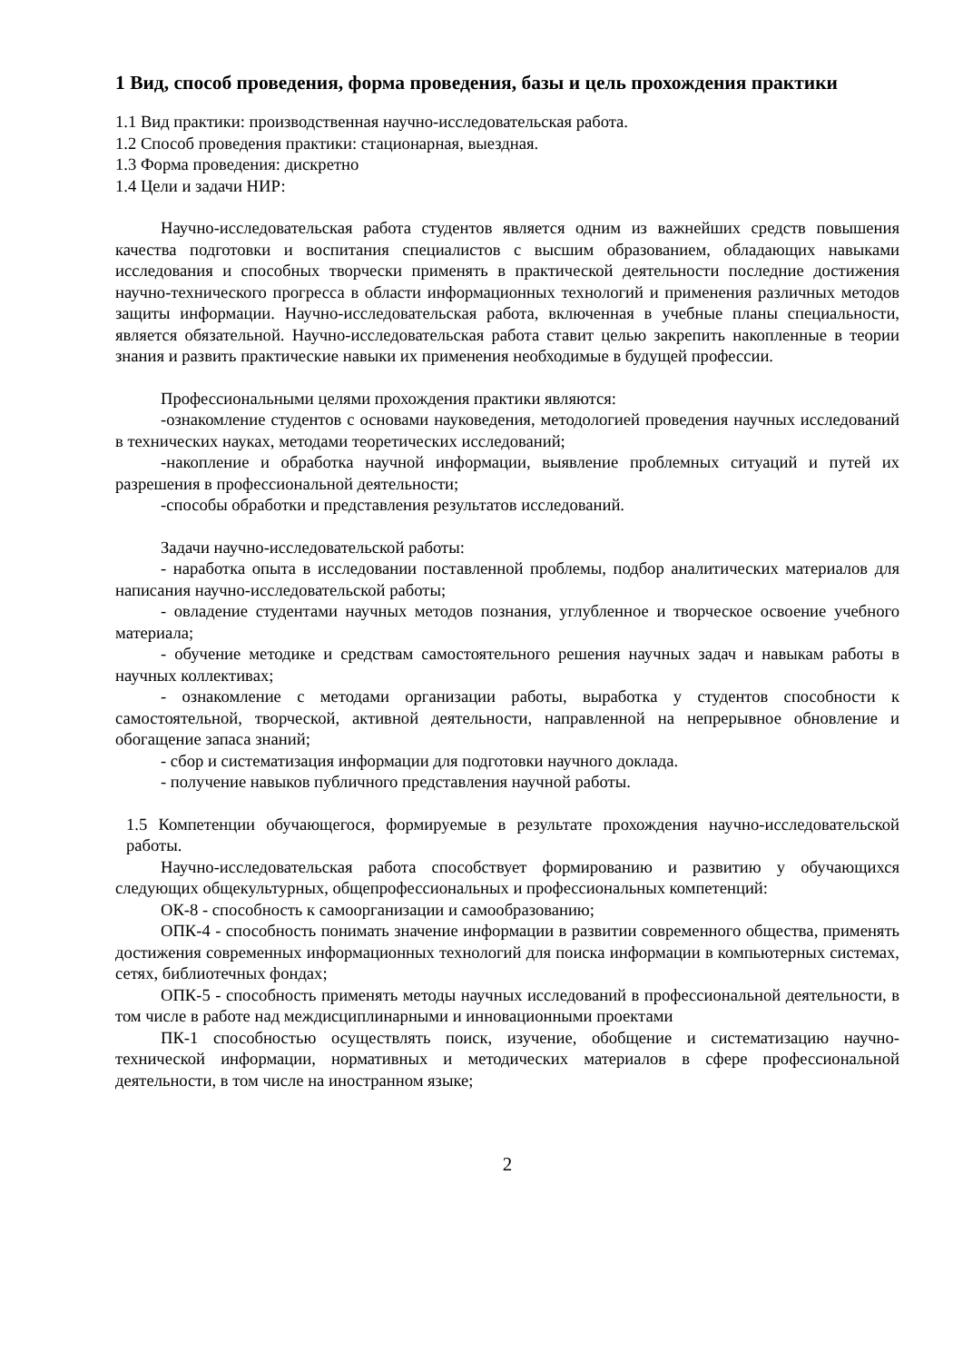1 Вид, способ проведения, форма проведения, базы и цель прохождения практики
1.1 Вид практики: производственная научно-исследовательская работа.
1.2 Способ проведения практики: стационарная, выездная.
1.3 Форма проведения: дискретно
1.4 Цели и задачи НИР:
Научно-исследовательская работа студентов является одним из важнейших средств повышения качества подготовки и воспитания специалистов с высшим образованием, обладающих навыками исследования и способных творчески применять в практической деятельности последние достижения научно-технического прогресса в области информационных технологий и применения различных методов защиты информации. Научно-исследовательская работа, включенная в учебные планы специальности, является обязательной. Научно-исследовательская работа ставит целью закрепить накопленные в теории знания и развить практические навыки их применения необходимые в будущей профессии.
Профессиональными целями прохождения практики являются:
-ознакомление студентов с основами науковедения, методологией проведения научных исследований в технических науках, методами теоретических исследований;
-накопление и обработка научной информации, выявление проблемных ситуаций и путей их разрешения в профессиональной деятельности;
-способы обработки и представления результатов исследований.
Задачи научно-исследовательской работы:
- наработка опыта в исследовании поставленной проблемы, подбор аналитических материалов для написания научно-исследовательской работы;
- овладение студентами научных методов познания, углубленное и творческое освоение учебного материала;
- обучение методике и средствам самостоятельного решения научных задач и навыкам работы в научных коллективах;
- ознакомление с методами организации работы, выработка у студентов способности к самостоятельной, творческой, активной деятельности, направленной на непрерывное обновление и обогащение запаса знаний;
- сбор и систематизация информации для подготовки научного доклада.
- получение навыков публичного представления научной работы.
1.5 Компетенции обучающегося, формируемые в результате прохождения научно-исследовательской работы.
Научно-исследовательская работа способствует формированию и развитию у обучающихся следующих общекультурных, общепрофессиональных и профессиональных компетенций:
ОК-8 - способность к самоорганизации и самообразованию;
ОПК-4 - способность понимать значение информации в развитии современного общества, применять достижения современных информационных технологий для поиска информации в компьютерных системах, сетях, библиотечных фондах;
ОПК-5 - способность применять методы научных исследований в профессиональной деятельности, в том числе в работе над междисциплинарными и инновационными проектами
ПК-1 способностью осуществлять поиск, изучение, обобщение и систематизацию научно-технической информации, нормативных и методических материалов в сфере профессиональной деятельности, в том числе на иностранном языке;
2